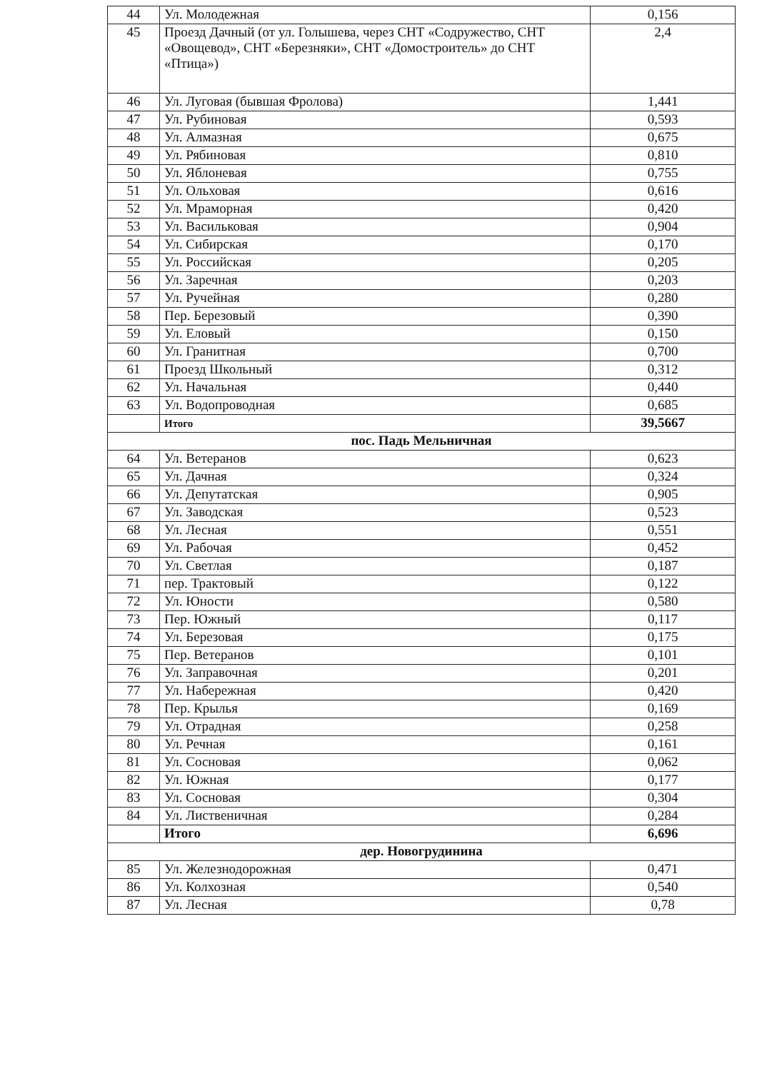| 44 | Ул. Молодежная | 0,156 |
| 45 | Проезд Дачный (от ул. Голышева, через СНТ «Содружество, СНТ «Овощевод», СНТ «Березняки», СНТ «Домостроитель» до СНТ «Птица») | 2,4 |
| 46 | Ул. Луговая (бывшая Фролова) | 1,441 |
| 47 | Ул. Рубиновая | 0,593 |
| 48 | Ул. Алмазная | 0,675 |
| 49 | Ул. Рябиновая | 0,810 |
| 50 | Ул. Яблоневая | 0,755 |
| 51 | Ул. Ольховая | 0,616 |
| 52 | Ул. Мраморная | 0,420 |
| 53 | Ул. Васильковая | 0,904 |
| 54 | Ул. Сибирская | 0,170 |
| 55 | Ул. Российская | 0,205 |
| 56 | Ул. Заречная | 0,203 |
| 57 | Ул. Ручейная | 0,280 |
| 58 | Пер. Березовый | 0,390 |
| 59 | Ул. Еловый | 0,150 |
| 60 | Ул. Гранитная | 0,700 |
| 61 | Проезд Школьный | 0,312 |
| 62 | Ул. Начальная | 0,440 |
| 63 | Ул. Водопроводная | 0,685 |
| | Итого | 39,5667 |
| пос. Падь Мельничная | | |
| 64 | Ул. Ветеранов | 0,623 |
| 65 | Ул. Дачная | 0,324 |
| 66 | Ул. Депутатская | 0,905 |
| 67 | Ул. Заводская | 0,523 |
| 68 | Ул. Лесная | 0,551 |
| 69 | Ул. Рабочая | 0,452 |
| 70 | Ул. Светлая | 0,187 |
| 71 | пер. Трактовый | 0,122 |
| 72 | Ул. Юности | 0,580 |
| 73 | Пер. Южный | 0,117 |
| 74 | Ул. Березовая | 0,175 |
| 75 | Пер. Ветеранов | 0,101 |
| 76 | Ул. Заправочная | 0,201 |
| 77 | Ул. Набережная | 0,420 |
| 78 | Пер. Крылья | 0,169 |
| 79 | Ул. Отрадная | 0,258 |
| 80 | Ул. Речная | 0,161 |
| 81 | Ул. Сосновая | 0,062 |
| 82 | Ул. Южная | 0,177 |
| 83 | Ул. Сосновая | 0,304 |
| 84 | Ул. Лиственичная | 0,284 |
| | Итого | 6,696 |
| дер. Новогрудинина | | |
| 85 | Ул. Железнодорожная | 0,471 |
| 86 | Ул. Колхозная | 0,540 |
| 87 | Ул. Лесная | 0,78 |